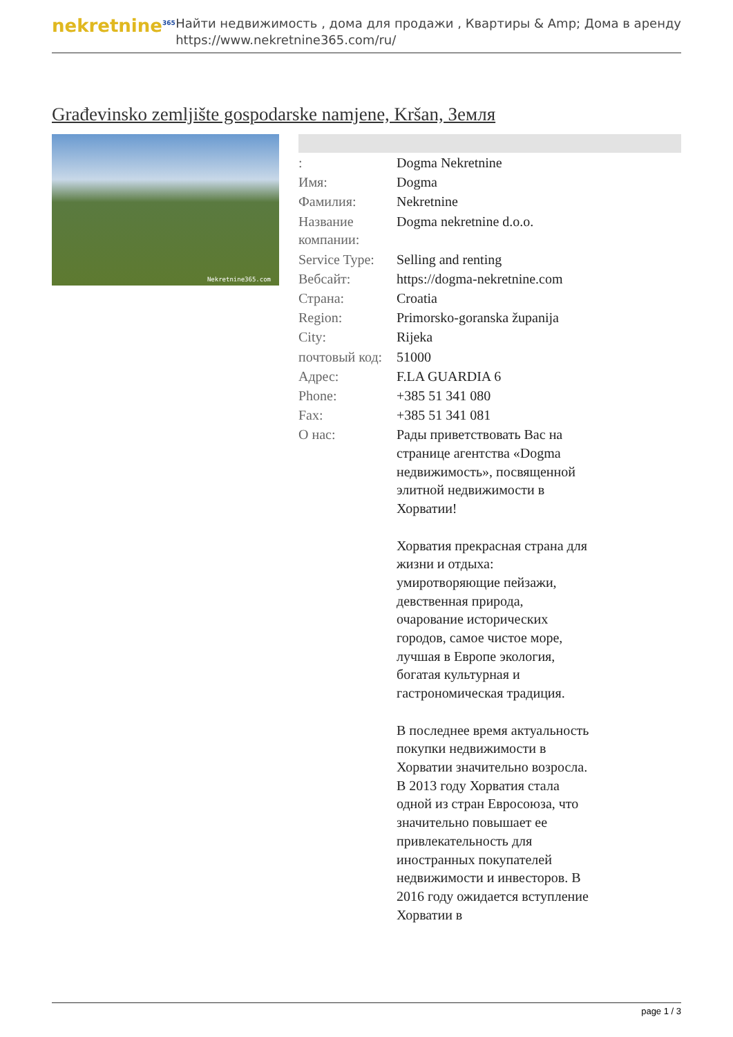nekretnine<sup>365</sup>
Найти недвижимость , дома для продажи , Квартиры & Amp; Дома в аренду
https://www.nekretnine365.com/ru/
Građevinsko zemljište gospodarske namjene, Kršan, Земля
Nekretnine365.com
| : | Dogma Nekretnine |
| Имя: | Dogma |
| Фамилия: | Nekretnine |
| Название компании: | Dogma nekretnine d.o.o. |
| Service Type: | Selling and renting |
| Вебсайт: | https://dogma-nekretnine.com |
| Страна: | Croatia |
| Region: | Primorsko-goranska županija |
| City: | Rijeka |
| почтовый код: | 51000 |
| Адрес: | F.LA GUARDIA 6 |
| Phone: | +385 51 341 080 |
| Fax: | +385 51 341 081 |
| О нас: | Рады приветствовать Вас на странице агентства «Dogma недвижимость», посвященной элитной недвижимости в Хорватии! Хорватия прекрасная страна для жизни и отдыха: умиротворяющие пейзажи, девственная природа, очарование исторических городов, самое чистое море, лучшая в Европе экология, богатая культурная и гастрономическая традиция. В последнее время актуальность покупки недвижимости в Хорватии значительно возросла. В 2013 году Хорватия стала одной из стран Евросоюза, что значительно повышает ее привлекательность для иностранных покупателей недвижимости и инвесторов. В 2016 году ожидается вступление Хорватии в |
page 1 / 3